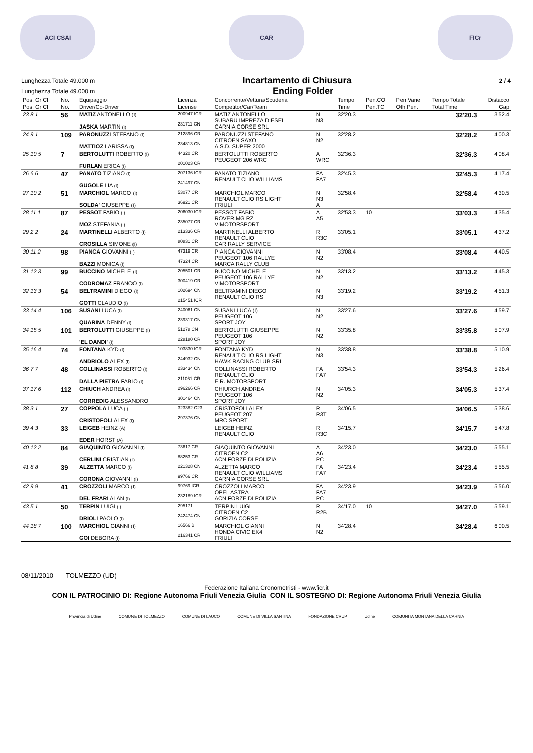ACI CSAI CAR FICr
Lunghezza Totale 49.000 m Incartamento di Chiusura 2 / 4
Lunghezza Totale 49.000 m Ending Folder
| Pos. Gr Cl | No. | Equipaggio | Licenza | Concorrente/Vettura/Scuderia | | Tempo | Pen.CO | Pen.Varie | Tempo Totale | Distacco |
| --- | --- | --- | --- | --- | --- | --- | --- | --- | --- | --- |
| Pos. Gr Cl | No. | Driver/Co-Driver | License | Competitor/Car/Team | | Time | Pen.TC | Oth.Pen. | Total Time | Gap |
| 23 8 1 | 56 | MATIZ ANTONELLO (I) JASKA MARTIN (I) | 200947 ICR 231711 CN | MATIZ ANTONELLO SUBARU IMPREZA DIESEL CARNIA CORSE SRL | N N3 | 32'20.3 | | | 32'20.3 | 3'52.4 |
| 24 9 1 | 109 | PARONUZZI STEFANO (I) MATTIOZ LARISSA (I) | 212896 CR 234813 CN | PARONUZZI STEFANO CITROEN SAXO A.S.D. SUPER 2000 | N N2 | 32'28.2 | | | 32'28.2 | 4'00.3 |
| 25 10 5 | 7 | BERTOLUTTI ROBERTO (I) FURLAN ERICA (I) | 44320 CR 201023 CR | BERTOLUTTI ROBERTO PEUGEOT 206 WRC | A WRC | 32'36.3 | | | 32'36.3 | 4'08.4 |
| 26 6 6 | 47 | PANATO TIZIANO (I) GUGOLE LIA (I) | 207136 ICR 241497 CN | PANATO TIZIANO RENAULT CLIO WILLIAMS | FA FA7 | 32'45.3 | | | 32'45.3 | 4'17.4 |
| 27 10 2 | 51 | MARCHIOL MARCO (I) SOLDA' GIUSEPPE (I) | 53077 CR 36921 CR | MARCHIOL MARCO RENAULT CLIO RS LIGHT FRIULI | N N3 A | 32'58.4 | | | 32'58.4 | 4'30.5 |
| 28 11 1 | 87 | PESSOT FABIO (I) MOZ STEFANIA (I) | 206030 ICR 235077 CR | PESSOT FABIO ROVER MG RZ VIMOTORSPORT | A A5 | 32'53.3 | 10 | | 33'03.3 | 4'35.4 |
| 29 2 2 | 24 | MARTINELLI ALBERTO (I) CROSILLA SIMONE (I) | 213336 CR 80831 CR | MARTINELLI ALBERTO RENAULT CLIO CAR RALLY SERVICE | R R3C | 33'05.1 | | | 33'05.1 | 4'37.2 |
| 30 11 2 | 98 | PIANCA GIOVANNI (I) BAZZI MONICA (I) | 47319 CR 47324 CR | PIANCA GIOVANNI PEUGEOT 106 RALLYE MARCA RALLY CLUB | N N2 | 33'08.4 | | | 33'08.4 | 4'40.5 |
| 31 12 3 | 99 | BUCCINO MICHELE (I) CODROMAZ FRANCO (I) | 205501 CR 300419 CR | BUCCINO MICHELE PEUGEOT 106 RALLYE VIMOTORSPORT | N N2 | 33'13.2 | | | 33'13.2 | 4'45.3 |
| 32 13 3 | 54 | BELTRAMINI DIEGO (I) GOTTI CLAUDIO (I) | 102694 CN 215451 ICR | BELTRAMINI DIEGO RENAULT CLIO RS | N N3 | 33'19.2 | | | 33'19.2 | 4'51.3 |
| 33 14 4 | 106 | SUSANI LUCA (I) QUARINA DENNY (I) | 240061 CN 239317 CN | SUSANI LUCA (I) PEUGEOT 106 SPORT JOY | N N2 | 33'27.6 | | | 33'27.6 | 4'59.7 |
| 34 15 5 | 101 | BERTOLUTTI GIUSEPPE (I) 'EL DANDI' (I) | 51278 CN 228180 CR | BERTOLUTTI GIUSEPPE PEUGEOT 106 SPORT JOY | N N2 | 33'35.8 | | | 33'35.8 | 5'07.9 |
| 35 16 4 | 74 | FONTANA KYD (I) ANDRIOLO ALEX (I) | 103830 ICR 244932 CN | FONTANA KYD RENAULT CLIO RS LIGHT HAWK RACING CLUB SRL | N N3 | 33'38.8 | | | 33'38.8 | 5'10.9 |
| 36 7 7 | 48 | COLLINASSI ROBERTO (I) DALLA PIETRA FABIO (I) | 233434 CN 211061 CR | COLLINASSI ROBERTO RENAULT CLIO E.R. MOTORSPORT | FA FA7 | 33'54.3 | | | 33'54.3 | 5'26.4 |
| 37 17 6 | 112 | CHIUCH ANDREA (I) CORREDIG ALESSANDRO | 296266 CR 301464 CN | CHIURCH ANDREA PEUGEOT 106 SPORT JOY | N N2 | 34'05.3 | | | 34'05.3 | 5'37.4 |
| 38 3 1 | 27 | COPPOLA LUCA (I) CRISTOFOLI ALEX (I) | 323382 C23 297376 CN | CRISTOFOLI ALEX PEUGEOT 207 MRC SPORT | R R3T | 34'06.5 | | | 34'06.5 | 5'38.6 |
| 39 4 3 | 33 | LEIGEB HEINZ (A) EDER HORST (A) | | LEIGEB HEINZ RENAULT CLIO | R R3C | 34'15.7 | | | 34'15.7 | 5'47.8 |
| 40 12 2 | 84 | GIAQUINTO GIOVANNI (I) CERLINI CRISTIAN (I) | 73617 CR 88253 CR | GIAQUINTO GIOVANNI CITROEN C2 ACN FORZE DI POLIZIA | A A6 PC | 34'23.0 | | | 34'23.0 | 5'55.1 |
| 41 8 8 | 39 | ALZETTA MARCO (I) CORONA GIOVANNI (I) | 221328 CN 99766 CR | ALZETTA MARCO RENAULT CLIO WILLIAMS CARNIA CORSE SRL | FA FA7 | 34'23.4 | | | 34'23.4 | 5'55.5 |
| 42 9 9 | 41 | CROZZOLI MARCO (I) DEL FRARI ALAN (I) | 99769 ICR 232189 ICR | CROZZOLI MARCO OPEL ASTRA ACN FORZE DI POLIZIA | FA FA7 PC | 34'23.9 | | | 34'23.9 | 5'56.0 |
| 43 5 1 | 50 | TERPIN LUIGI (I) DRIOLI PAOLO (I) | 295171 242474 CN | TERPIN LUIGI CITROEN C2 GORIZIA CORSE | R R2B | 34'17.0 | 10 | | 34'27.0 | 5'59.1 |
| 44 18 7 | 100 | MARCHIOL GIANNI (I) GOI DEBORA (I) | 16566 B 216341 CR | MARCHIOL GIANNI HONDA CIVIC EK4 FRIULI | N N2 | 34'28.4 | | | 34'28.4 | 6'00.5 |
08/11/2010 TOLMEZZO (UD)
Federazione Italiana Cronometristi - www.ficr.it
CON IL PATROCINIO DI: Regione Autonoma Friuli Venezia Giulia CON IL SOSTEGNO DI: Regione Autonoma Friuli Venezia Giulia
Provincia di Udine COMUNE DI TOLMEZZO COMUNE DI LAUCO COMUNE DI VILLA SANTINA FONDAZIONE CRUP Udine COMUNITA MONTANA DELLA CARNIA